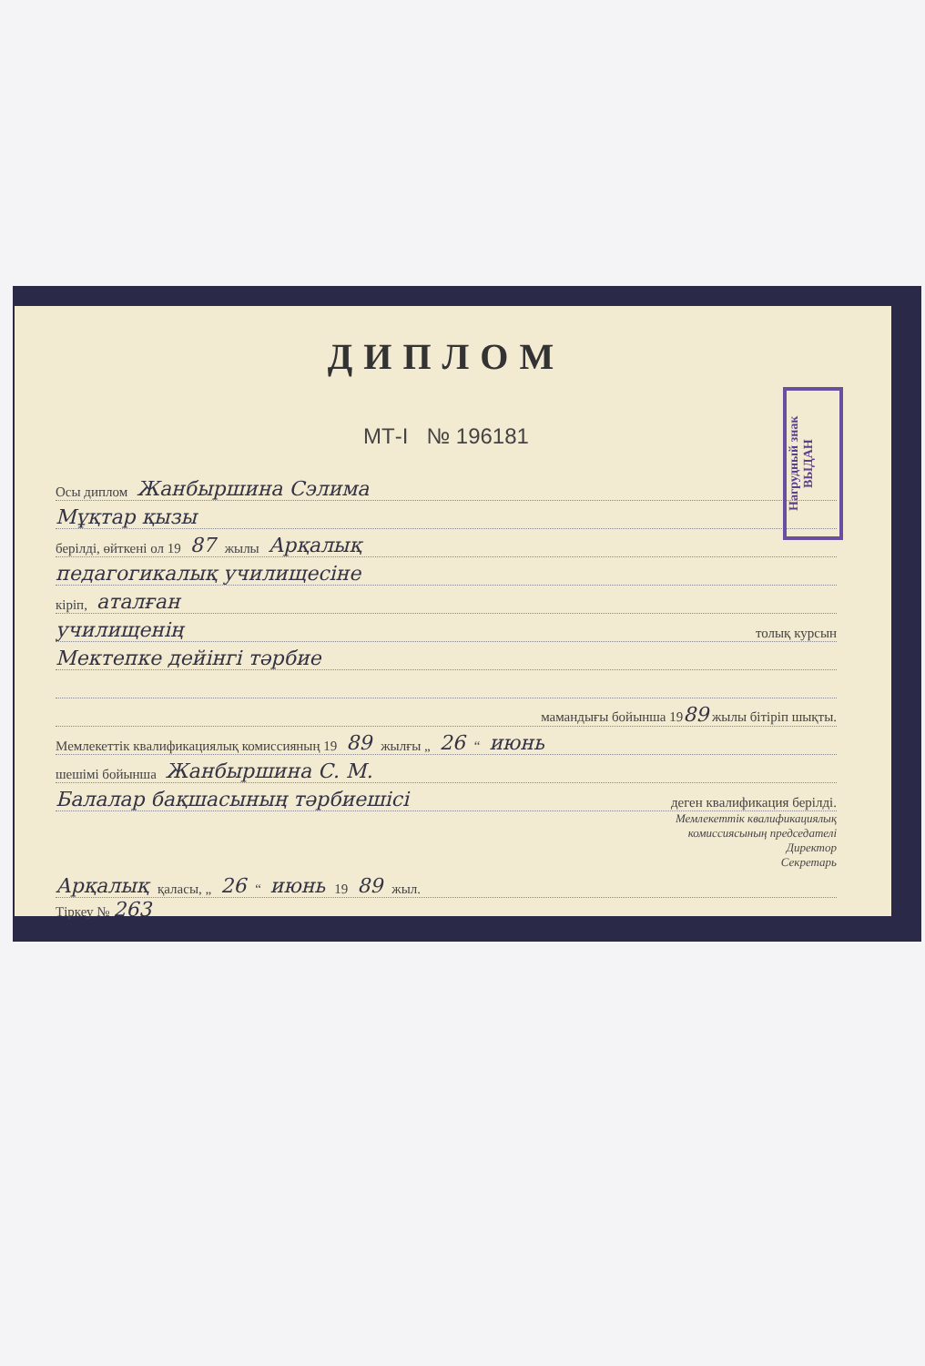ДИПЛОМ
МТ-I № 196181
Осы диплом Жанбыршина Сэлима
Мұқтар қызы
берілді, өйткені ол 19 87 жылы Арқалық
педагогикалық училищесіне
кіріп, аталған
училищенің толық курсын
Мектепке дейінгі тәрбие
мамандығы бойынша 1989 жылы бітіріп шықты.
Мемлекеттік квалификациялық комиссияның 19 89 жылғы „ 26 “ июнь
шешімі бойынша Жанбыршина С. М.
Балалар бақшасының тәрбиешісі деген квалификация берілді.
Мемлекеттік квалификациялық
комиссиясының председателі
Директор
Секретарь
Арқалық қаласы, „ 26 “ июнь 19 89 жыл.
Тіркеу № 263
Нагрудный знак ВЫДАН